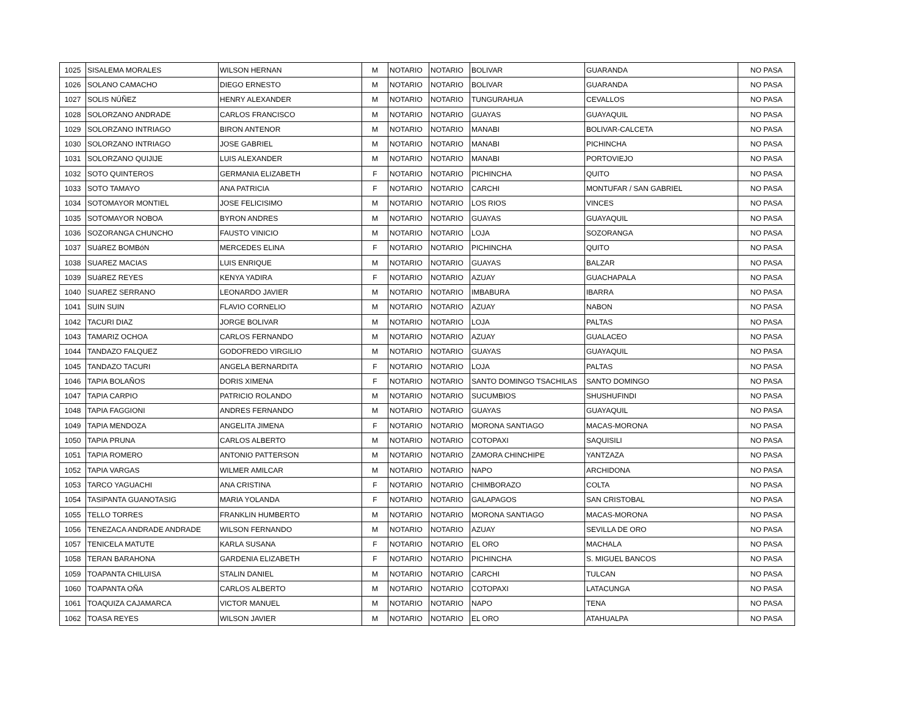| 1025 | SISALEMA MORALES | WILSON HERNAN | M | NOTARIO | NOTARIO | BOLIVAR | GUARANDA | NO PASA |
| 1026 | SOLANO CAMACHO | DIEGO ERNESTO | M | NOTARIO | NOTARIO | BOLIVAR | GUARANDA | NO PASA |
| 1027 | SOLIS NÚÑEZ | HENRY ALEXANDER | M | NOTARIO | NOTARIO | TUNGURAHUA | CEVALLOS | NO PASA |
| 1028 | SOLORZANO ANDRADE | CARLOS FRANCISCO | M | NOTARIO | NOTARIO | GUAYAS | GUAYAQUIL | NO PASA |
| 1029 | SOLORZANO INTRIAGO | BIRON ANTENOR | M | NOTARIO | NOTARIO | MANABI | BOLIVAR-CALCETA | NO PASA |
| 1030 | SOLORZANO INTRIAGO | JOSE GABRIEL | M | NOTARIO | NOTARIO | MANABI | PICHINCHA | NO PASA |
| 1031 | SOLORZANO QUIJIJE | LUIS ALEXANDER | M | NOTARIO | NOTARIO | MANABI | PORTOVIEJO | NO PASA |
| 1032 | SOTO QUINTEROS | GERMANIA ELIZABETH | F | NOTARIO | NOTARIO | PICHINCHA | QUITO | NO PASA |
| 1033 | SOTO TAMAYO | ANA PATRICIA | F | NOTARIO | NOTARIO | CARCHI | MONTUFAR / SAN GABRIEL | NO PASA |
| 1034 | SOTOMAYOR MONTIEL | JOSE FELICISIMO | M | NOTARIO | NOTARIO | LOS RIOS | VINCES | NO PASA |
| 1035 | SOTOMAYOR NOBOA | BYRON ANDRES | M | NOTARIO | NOTARIO | GUAYAS | GUAYAQUIL | NO PASA |
| 1036 | SOZORANGA CHUNCHO | FAUSTO VINICIO | M | NOTARIO | NOTARIO | LOJA | SOZORANGA | NO PASA |
| 1037 | SUáREZ BOMBóN | MERCEDES ELINA | F | NOTARIO | NOTARIO | PICHINCHA | QUITO | NO PASA |
| 1038 | SUAREZ MACIAS | LUIS ENRIQUE | M | NOTARIO | NOTARIO | GUAYAS | BALZAR | NO PASA |
| 1039 | SUáREZ REYES | KENYA YADIRA | F | NOTARIO | NOTARIO | AZUAY | GUACHAPALA | NO PASA |
| 1040 | SUAREZ SERRANO | LEONARDO JAVIER | M | NOTARIO | NOTARIO | IMBABURA | IBARRA | NO PASA |
| 1041 | SUIN SUIN | FLAVIO CORNELIO | M | NOTARIO | NOTARIO | AZUAY | NABON | NO PASA |
| 1042 | TACURI DIAZ | JORGE BOLIVAR | M | NOTARIO | NOTARIO | LOJA | PALTAS | NO PASA |
| 1043 | TAMARIZ OCHOA | CARLOS FERNANDO | M | NOTARIO | NOTARIO | AZUAY | GUALACEO | NO PASA |
| 1044 | TANDAZO FALQUEZ | GODOFREDO VIRGILIO | M | NOTARIO | NOTARIO | GUAYAS | GUAYAQUIL | NO PASA |
| 1045 | TANDAZO TACURI | ANGELA BERNARDITA | F | NOTARIO | NOTARIO | LOJA | PALTAS | NO PASA |
| 1046 | TAPIA BOLAÑOS | DORIS XIMENA | F | NOTARIO | NOTARIO | SANTO DOMINGO TSACHILAS | SANTO DOMINGO | NO PASA |
| 1047 | TAPIA CARPIO | PATRICIO ROLANDO | M | NOTARIO | NOTARIO | SUCUMBIOS | SHUSHUFINDI | NO PASA |
| 1048 | TAPIA FAGGIONI | ANDRES FERNANDO | M | NOTARIO | NOTARIO | GUAYAS | GUAYAQUIL | NO PASA |
| 1049 | TAPIA MENDOZA | ANGELITA JIMENA | F | NOTARIO | NOTARIO | MORONA SANTIAGO | MACAS-MORONA | NO PASA |
| 1050 | TAPIA PRUNA | CARLOS ALBERTO | M | NOTARIO | NOTARIO | COTOPAXI | SAQUISILI | NO PASA |
| 1051 | TAPIA ROMERO | ANTONIO PATTERSON | M | NOTARIO | NOTARIO | ZAMORA CHINCHIPE | YANTZAZA | NO PASA |
| 1052 | TAPIA VARGAS | WILMER AMILCAR | M | NOTARIO | NOTARIO | NAPO | ARCHIDONA | NO PASA |
| 1053 | TARCO YAGUACHI | ANA CRISTINA | F | NOTARIO | NOTARIO | CHIMBORAZO | COLTA | NO PASA |
| 1054 | TASIPANTA GUANOTASIG | MARIA YOLANDA | F | NOTARIO | NOTARIO | GALAPAGOS | SAN CRISTOBAL | NO PASA |
| 1055 | TELLO TORRES | FRANKLIN HUMBERTO | M | NOTARIO | NOTARIO | MORONA SANTIAGO | MACAS-MORONA | NO PASA |
| 1056 | TENEZACA ANDRADE ANDRADE | WILSON FERNANDO | M | NOTARIO | NOTARIO | AZUAY | SEVILLA DE ORO | NO PASA |
| 1057 | TENICELA MATUTE | KARLA SUSANA | F | NOTARIO | NOTARIO | EL ORO | MACHALA | NO PASA |
| 1058 | TERAN BARAHONA | GARDENIA ELIZABETH | F | NOTARIO | NOTARIO | PICHINCHA | S. MIGUEL BANCOS | NO PASA |
| 1059 | TOAPANTA CHILUISA | STALIN DANIEL | M | NOTARIO | NOTARIO | CARCHI | TULCAN | NO PASA |
| 1060 | TOAPANTA OÑA | CARLOS ALBERTO | M | NOTARIO | NOTARIO | COTOPAXI | LATACUNGA | NO PASA |
| 1061 | TOAQUIZA CAJAMARCA | VICTOR MANUEL | M | NOTARIO | NOTARIO | NAPO | TENA | NO PASA |
| 1062 | TOASA REYES | WILSON JAVIER | M | NOTARIO | NOTARIO | EL ORO | ATAHUALPA | NO PASA |